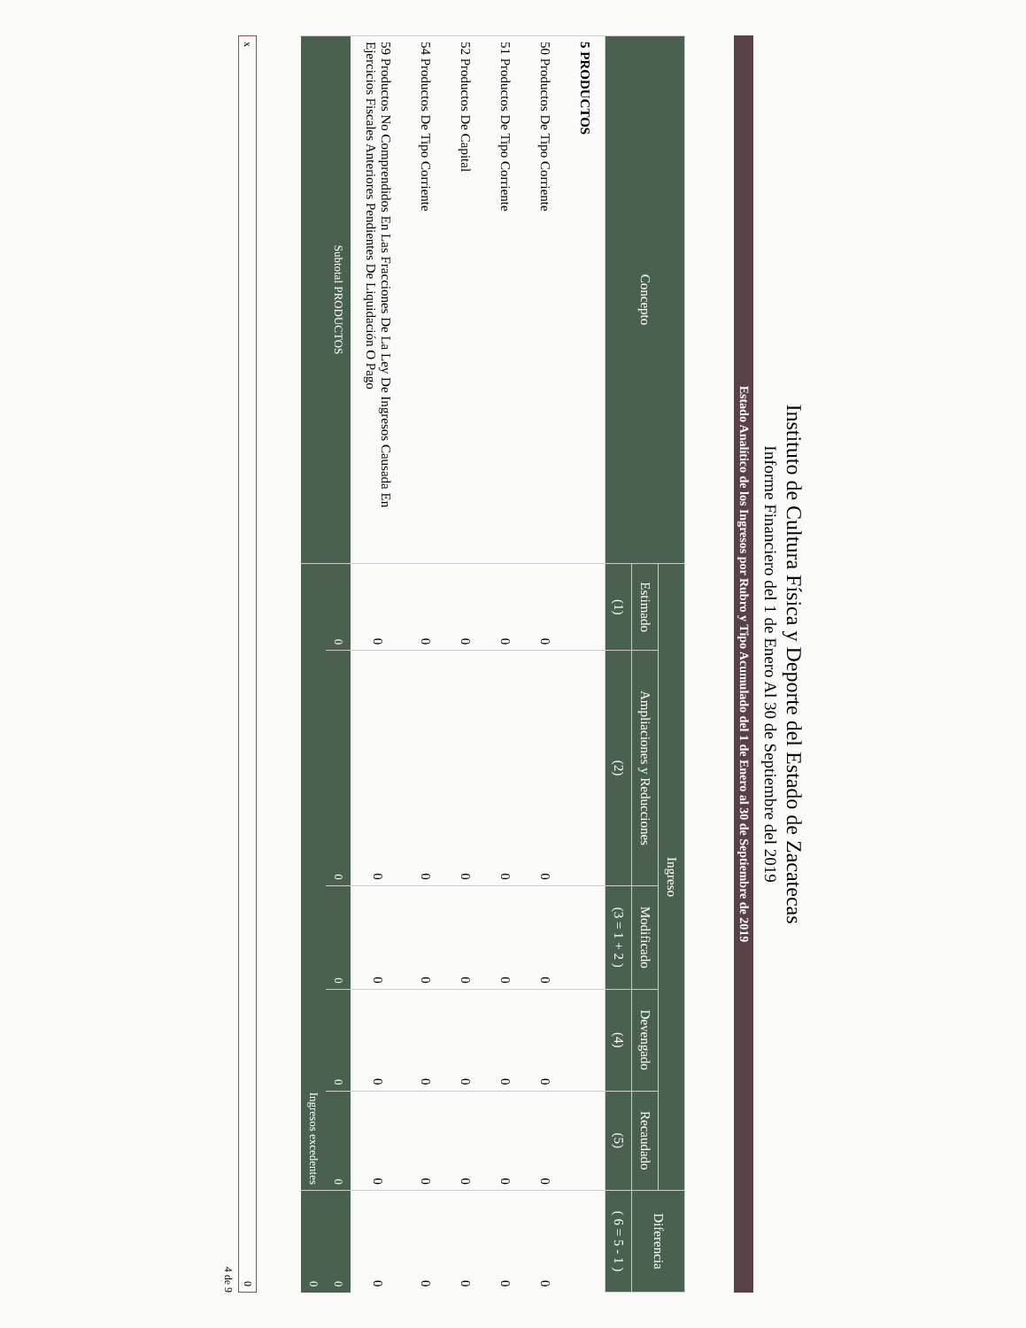Instituto de Cultura Física y Deporte del Estado de Zacatecas
Informe Financiero del 1 de Enero Al 30 de Septiembre del 2019
Estado Analítico de los Ingresos por Rubro y Tipo Acumulado del 1 de Enero al 30 de Septiembre de 2019
| Concepto | Ingreso | | | | | Diferencia |
| --- | --- | --- | --- | --- | --- | --- |
| | Estimado | Ampliaciones y Reducciones | Modificado | Devengado | Recaudado | |
| | (1) | (2) | (3 = 1 + 2 ) | (4) | (5) | ( 6 = 5 - 1 ) |
| 5 PRODUCTOS | | | | | | |
| 50 Productos De Tipo Corriente | 0 | 0 | 0 | 0 | 0 | 0 |
| 51 Productos De Tipo Corriente | 0 | 0 | 0 | 0 | 0 | 0 |
| 52 Productos De Capital | 0 | 0 | 0 | 0 | 0 | 0 |
| 54 Productos De Tipo Corriente | 0 | 0 | 0 | 0 | 0 | 0 |
| 59 Productos No Comprendidos En Las Fracciones De La Ley De Ingresos Causada En Ejercicios Fiscales Anteriores Pendientes De Liquidación O Pago | 0 | 0 | 0 | 0 | 0 | 0 |
| Subtotal PRODUCTOS | 0 | 0 | 0 | 0 | 0 | 0 |
| | Ingresos excedentes | | | | | 0 |
x 0
4 de 9